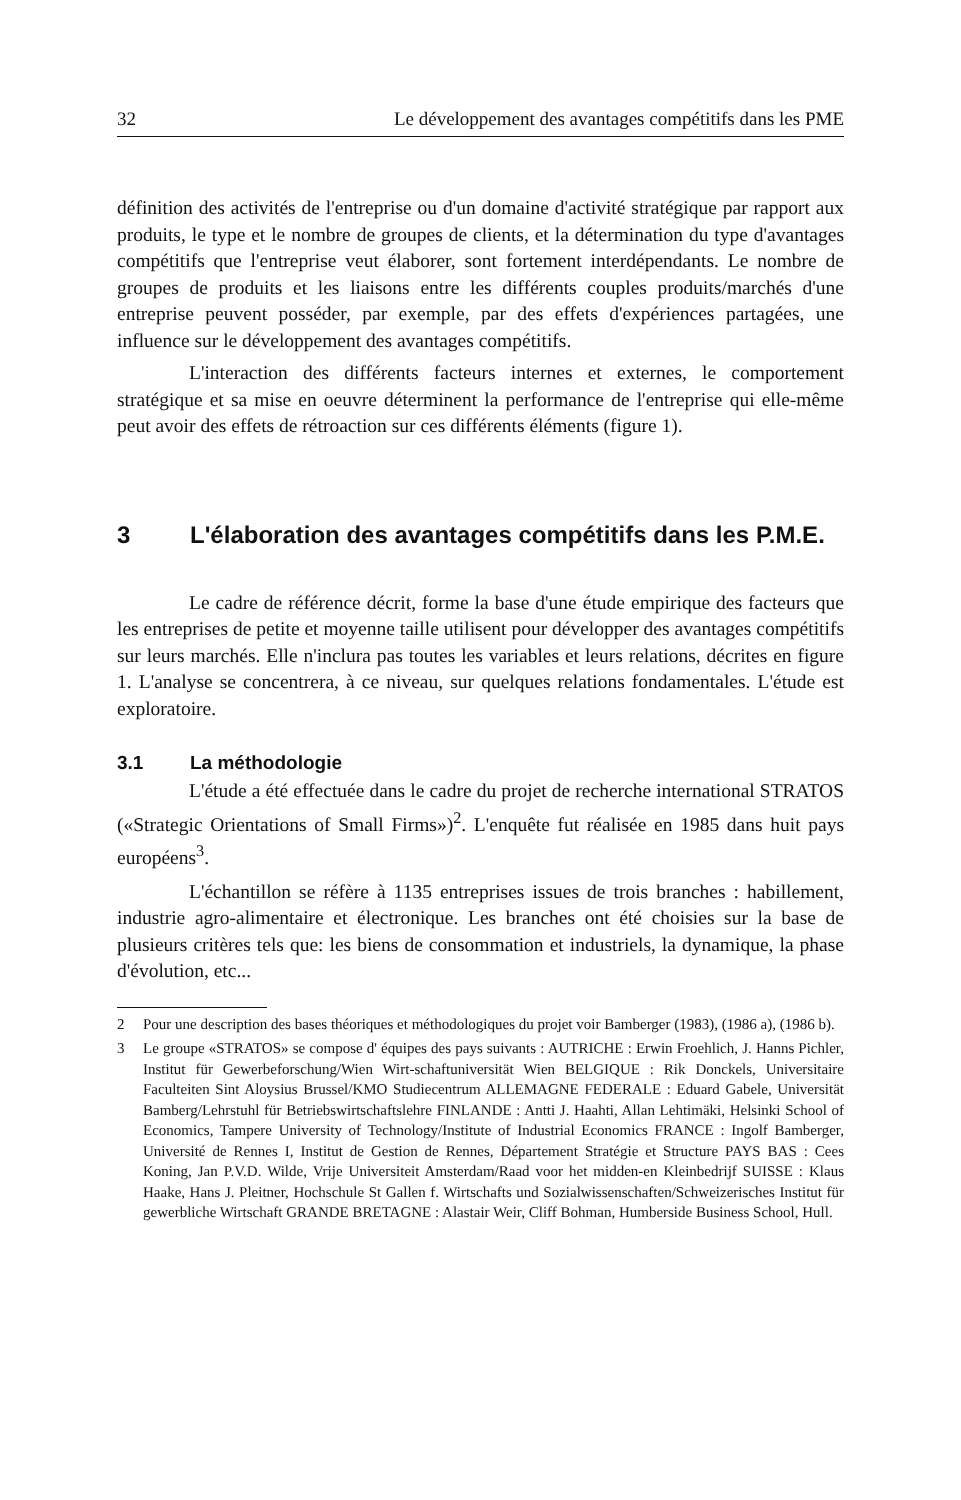32 Le développement des avantages compétitifs dans les PME
définition des activités de l'entreprise ou d'un domaine d'activité stratégique par rapport aux produits, le type et le nombre de groupes de clients, et la détermination du type d'avantages compétitifs que l'entreprise veut élaborer, sont fortement interdépendants. Le nombre de groupes de produits et les liaisons entre les différents couples produits/marchés d'une entreprise peuvent posséder, par exemple, par des effets d'expériences partagées, une influence sur le développement des avantages compétitifs.
L'interaction des différents facteurs internes et externes, le comportement stratégique et sa mise en oeuvre déterminent la performance de l'entreprise qui elle-même peut avoir des effets de rétroaction sur ces différents éléments (figure 1).
3 L'élaboration des avantages compétitifs dans les P.M.E.
Le cadre de référence décrit, forme la base d'une étude empirique des facteurs que les entreprises de petite et moyenne taille utilisent pour développer des avantages compétitifs sur leurs marchés. Elle n'inclura pas toutes les variables et leurs relations, décrites en figure 1. L'analyse se concentrera, à ce niveau, sur quelques relations fondamentales. L'étude est exploratoire.
3.1 La méthodologie
L'étude a été effectuée dans le cadre du projet de recherche international STRATOS («Strategic Orientations of Small Firms»)<sup>2</sup>. L'enquête fut réalisée en 1985 dans huit pays européens<sup>3</sup>.
L'échantillon se réfère à 1135 entreprises issues de trois branches : habillement, industrie agro-alimentaire et électronique. Les branches ont été choisies sur la base de plusieurs critères tels que: les biens de consommation et industriels, la dynamique, la phase d'évolution, etc...
2 Pour une description des bases théoriques et méthodologiques du projet voir Bamberger (1983), (1986 a), (1986 b).
3 Le groupe «STRATOS» se compose d' équipes des pays suivants : AUTRICHE : Erwin Froehlich, J. Hanns Pichler, Institut für Gewerbeforschung/Wien Wirt-schaftuniversität Wien BELGIQUE : Rik Donckels, Universitaire Faculteiten Sint Aloysius Brussel/KMO Studiecentrum ALLEMAGNE FEDERALE : Eduard Gabele, Universität Bamberg/Lehrstuhl für Betriebswirtschaftslehre FINLANDE : Antti J. Haahti, Allan Lehtimäki, Helsinki School of Economics, Tampere University of Technology/Institute of Industrial Economics FRANCE : Ingolf Bamberger, Université de Rennes I, Institut de Gestion de Rennes, Département Stratégie et Structure PAYS BAS : Cees Koning, Jan P.V.D. Wilde, Vrije Universiteit Amsterdam/Raad voor het midden-en Kleinbedrijf SUISSE : Klaus Haake, Hans J. Pleitner, Hochschule St Gallen f. Wirtschafts und Sozialwissenschaften/Schweizerisches Institut für gewerbliche Wirtschaft GRANDE BRETAGNE : Alastair Weir, Cliff Bohman, Humberside Business School, Hull.